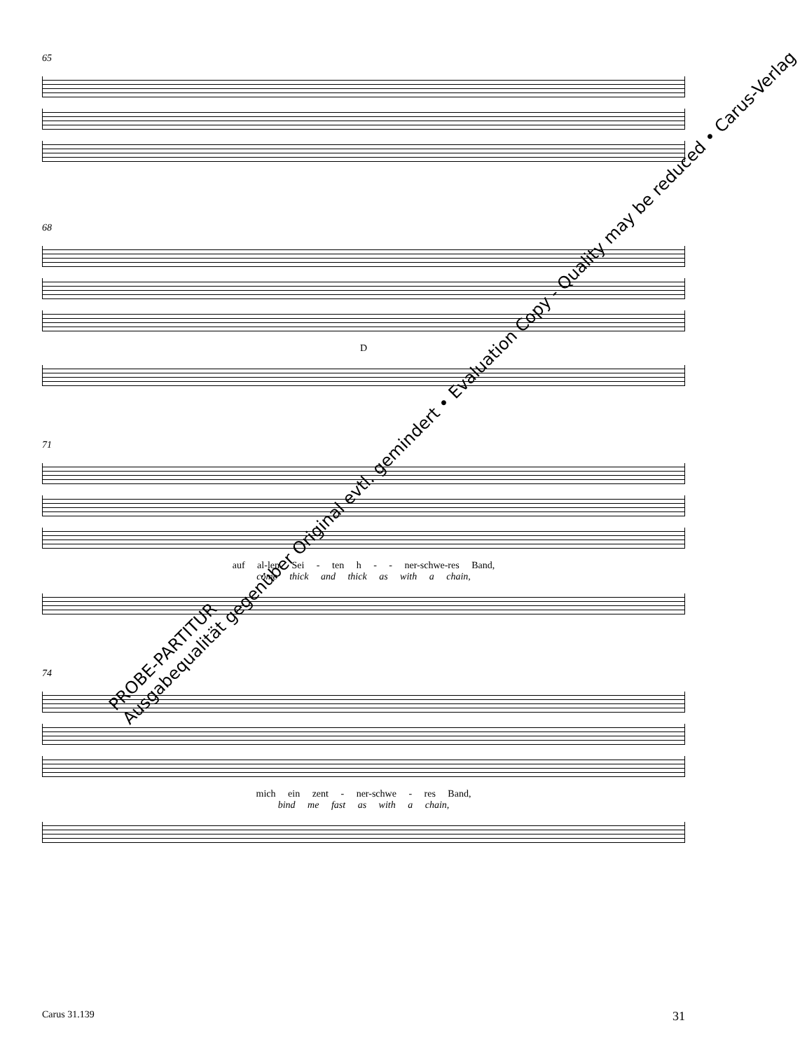65
68
D
71
auf al-len Sei - ten h - - ner-schwe-res Band,
come thick and thick as with a chain,
74
mich ein zent - ner-schwe - res Band,
bind me fast as with a chain,
Carus 31.139 31
PROBE-PARTITUR
Ausgabequalität gegenüber Original evtl. gemindert • Evaluation Copy - Quality may be reduced • Carus-Verlag